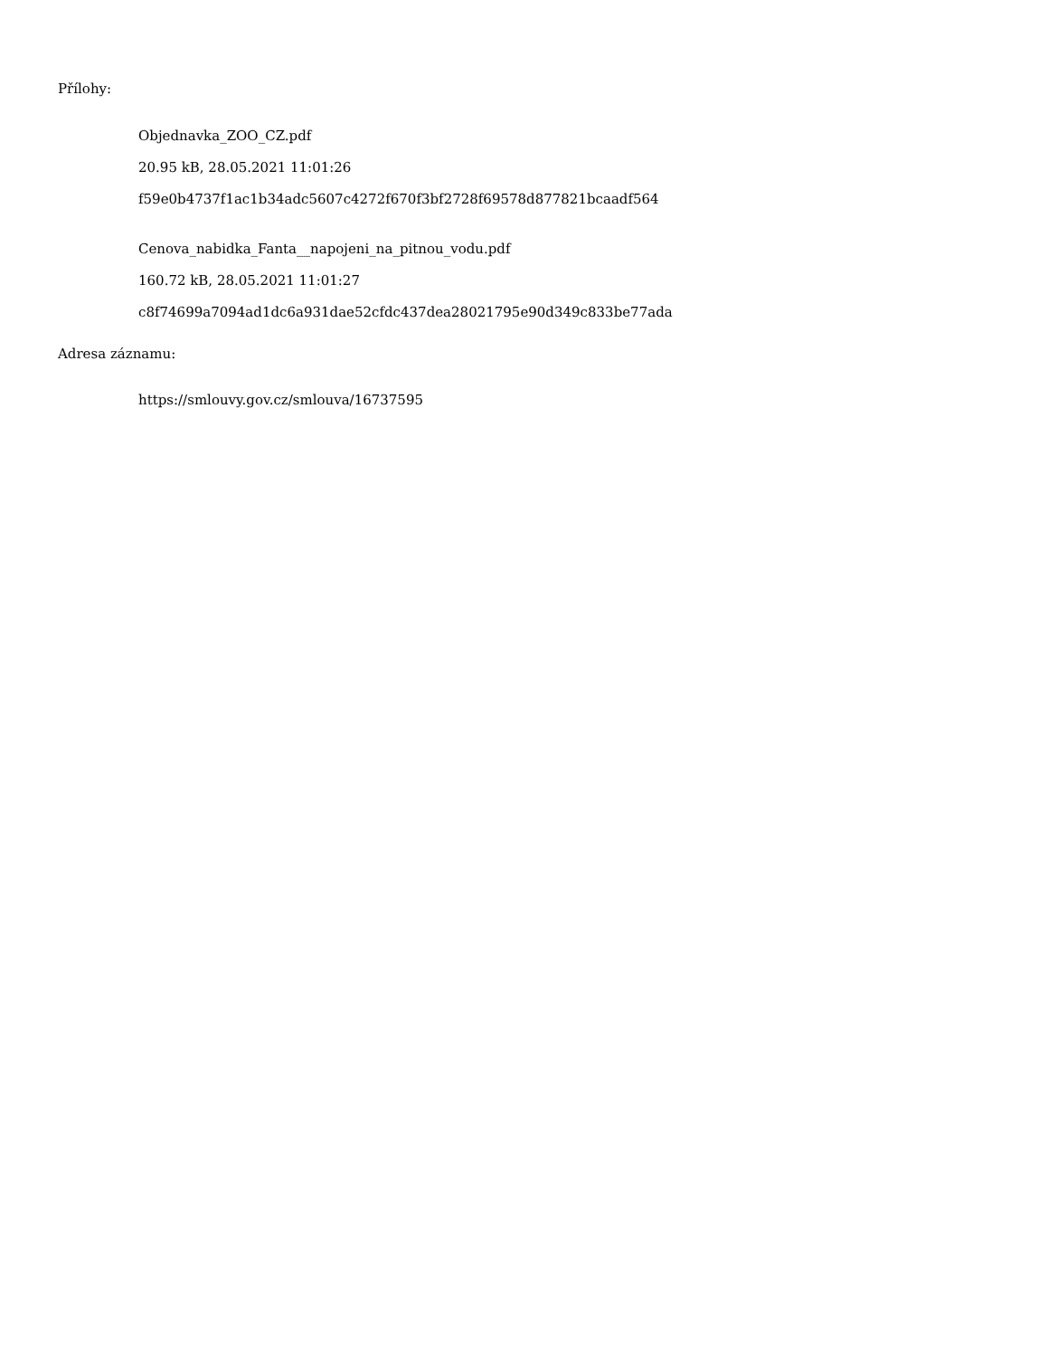Přílohy:
Objednavka_ZOO_CZ.pdf
20.95 kB, 28.05.2021 11:01:26
f59e0b4737f1ac1b34adc5607c4272f670f3bf2728f69578d877821bcaadf564
Cenova_nabidka_Fanta__napojeni_na_pitnou_vodu.pdf
160.72 kB, 28.05.2021 11:01:27
c8f74699a7094ad1dc6a931dae52cfdc437dea28021795e90d349c833be77ada
Adresa záznamu:
https://smlouvy.gov.cz/smlouva/16737595